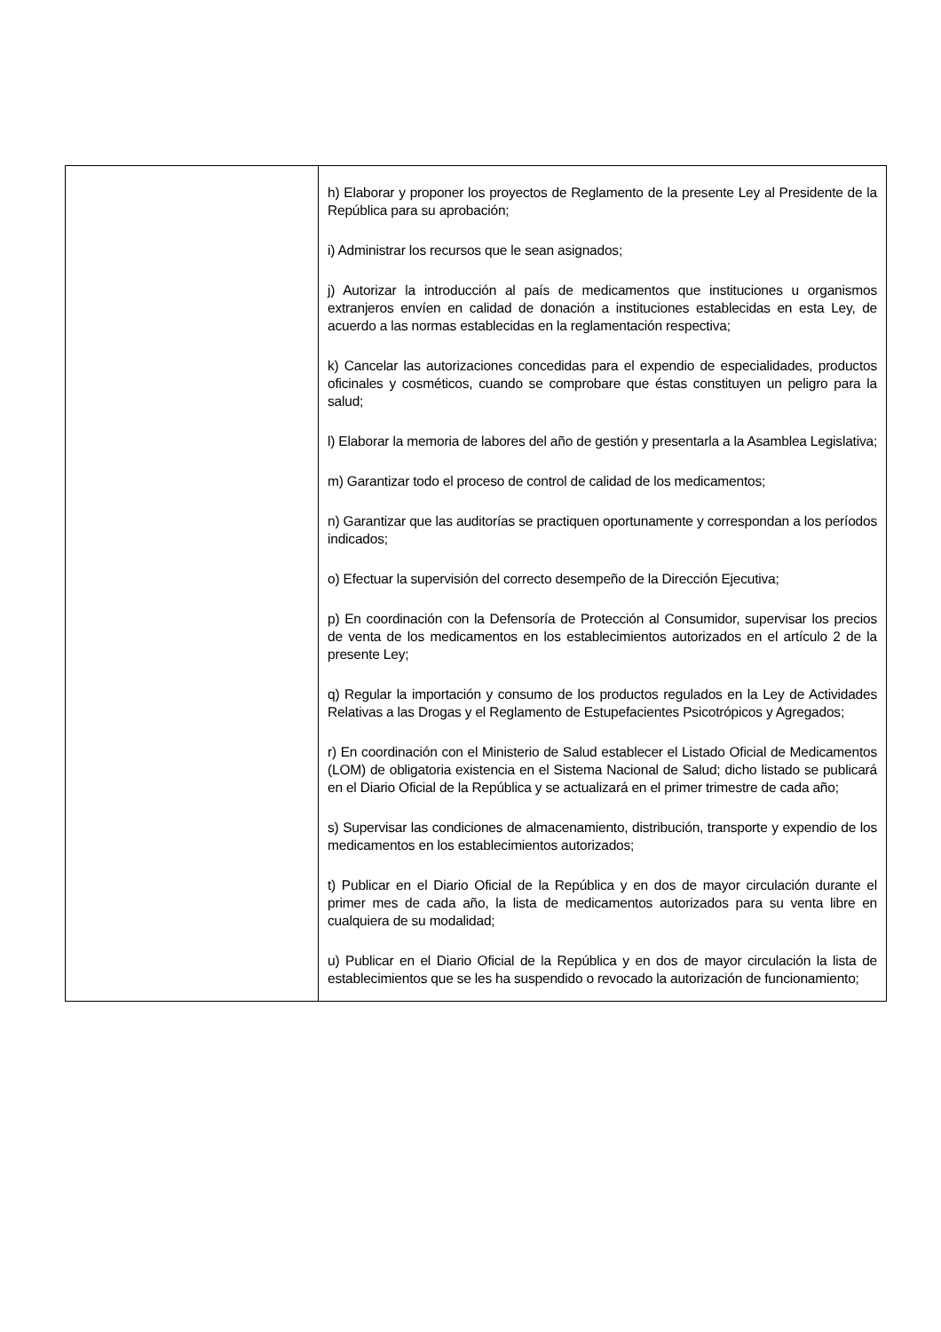| | h) Elaborar y proponer los proyectos de Reglamento de la presente Ley al Presidente de la República para su aprobación; i) Administrar los recursos que le sean asignados; j) Autorizar la introducción al país de medicamentos que instituciones u organismos extranjeros envíen en calidad de donación a instituciones establecidas en esta Ley, de acuerdo a las normas establecidas en la reglamentación respectiva; k) Cancelar las autorizaciones concedidas para el expendio de especialidades, productos oficinales y cosméticos, cuando se comprobare que éstas constituyen un peligro para la salud; l) Elaborar la memoria de labores del año de gestión y presentarla a la Asamblea Legislativa; m) Garantizar todo el proceso de control de calidad de los medicamentos; n) Garantizar que las auditorías se practiquen oportunamente y correspondan a los períodos indicados; o) Efectuar la supervisión del correcto desempeño de la Dirección Ejecutiva; p) En coordinación con la Defensoría de Protección al Consumidor, supervisar los precios de venta de los medicamentos en los establecimientos autorizados en el artículo 2 de la presente Ley; q) Regular la importación y consumo de los productos regulados en la Ley de Actividades Relativas a las Drogas y el Reglamento de Estupefacientes Psicotrópicos y Agregados; r) En coordinación con el Ministerio de Salud establecer el Listado Oficial de Medicamentos (LOM) de obligatoria existencia en el Sistema Nacional de Salud; dicho listado se publicará en el Diario Oficial de la República y se actualizará en el primer trimestre de cada año; s) Supervisar las condiciones de almacenamiento, distribución, transporte y expendio de los medicamentos en los establecimientos autorizados; t) Publicar en el Diario Oficial de la República y en dos de mayor circulación durante el primer mes de cada año, la lista de medicamentos autorizados para su venta libre en cualquiera de su modalidad; u) Publicar en el Diario Oficial de la República y en dos de mayor circulación la lista de establecimientos que se les ha suspendido o revocado la autorización de funcionamiento; |